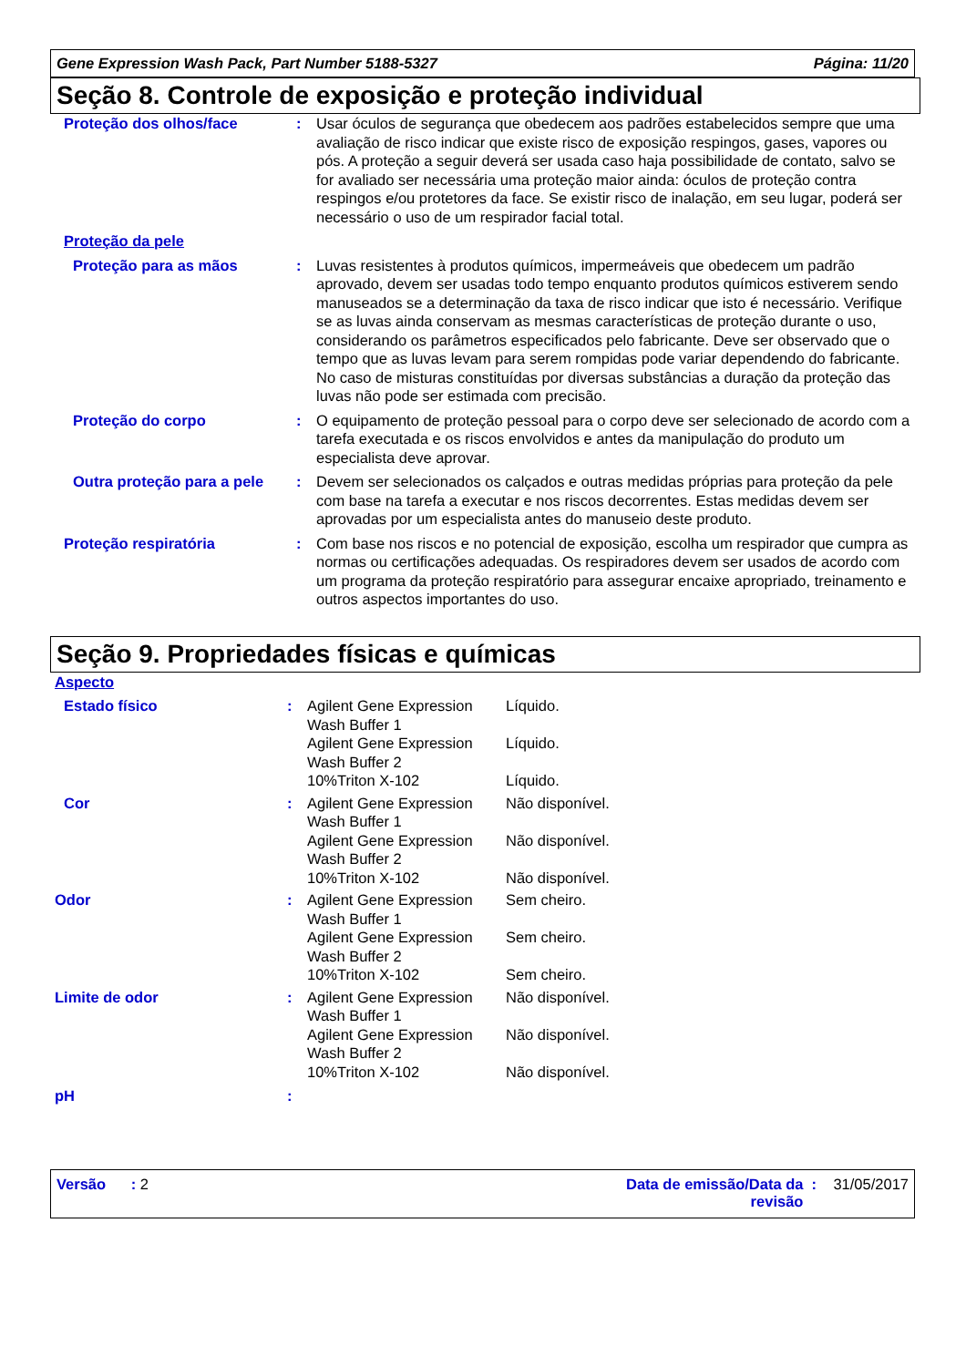Gene Expression Wash Pack, Part Number 5188-5327 Página: 11/20
Seção 8. Controle de exposição e proteção individual
| Proteção dos olhos/face | : | Usar óculos de segurança que obedecem aos padrões estabelecidos sempre que uma avaliação de risco indicar que existe risco de exposição respingos, gases, vapores ou pós. A proteção a seguir deverá ser usada caso haja possibilidade de contato, salvo se for avaliado ser necessária uma proteção maior ainda: óculos de proteção contra respingos e/ou protetores da face. Se existir risco de inalação, em seu lugar, poderá ser necessário o uso de um respirador facial total. |
| Proteção da pele | | |
| Proteção para as mãos | : | Luvas resistentes à produtos químicos, impermeáveis que obedecem um padrão aprovado, devem ser usadas todo tempo enquanto produtos químicos estiverem sendo manuseados se a determinação da taxa de risco indicar que isto é necessário. Verifique se as luvas ainda conservam as mesmas características de proteção durante o uso, considerando os parâmetros especificados pelo fabricante. Deve ser observado que o tempo que as luvas levam para serem rompidas pode variar dependendo do fabricante. No caso de misturas constituídas por diversas substâncias a duração da proteção das luvas não pode ser estimada com precisão. |
| Proteção do corpo | : | O equipamento de proteção pessoal para o corpo deve ser selecionado de acordo com a tarefa executada e os riscos envolvidos e antes da manipulação do produto um especialista deve aprovar. |
| Outra proteção para a pele | : | Devem ser selecionados os calçados e outras medidas próprias para proteção da pele com base na tarefa a executar e nos riscos decorrentes. Estas medidas devem ser aprovadas por um especialista antes do manuseio deste produto. |
| Proteção respiratória | : | Com base nos riscos e no potencial de exposição, escolha um respirador que cumpra as normas ou certificações adequadas. Os respiradores devem ser usados de acordo com um programa da proteção respiratório para assegurar encaixe apropriado, treinamento e outros aspectos importantes do uso. |
Seção 9. Propriedades físicas e químicas
| Aspecto | | | |
| Estado físico | : | Agilent Gene Expression Wash Buffer 1 | Líquido. |
| | | Agilent Gene Expression Wash Buffer 2 | Líquido. |
| | | 10%Triton X-102 | Líquido. |
| Cor | : | Agilent Gene Expression Wash Buffer 1 | Não disponível. |
| | | Agilent Gene Expression Wash Buffer 2 | Não disponível. |
| | | 10%Triton X-102 | Não disponível. |
| Odor | : | Agilent Gene Expression Wash Buffer 1 | Sem cheiro. |
| | | Agilent Gene Expression Wash Buffer 2 | Sem cheiro. |
| | | 10%Triton X-102 | Sem cheiro. |
| Limite de odor | : | Agilent Gene Expression Wash Buffer 1 | Não disponível. |
| | | Agilent Gene Expression Wash Buffer 2 | Não disponível. |
| | | 10%Triton X-102 | Não disponível. |
| pH | : | | |
Versão : 2 Data de emissão/Data da revisão : 31/05/2017